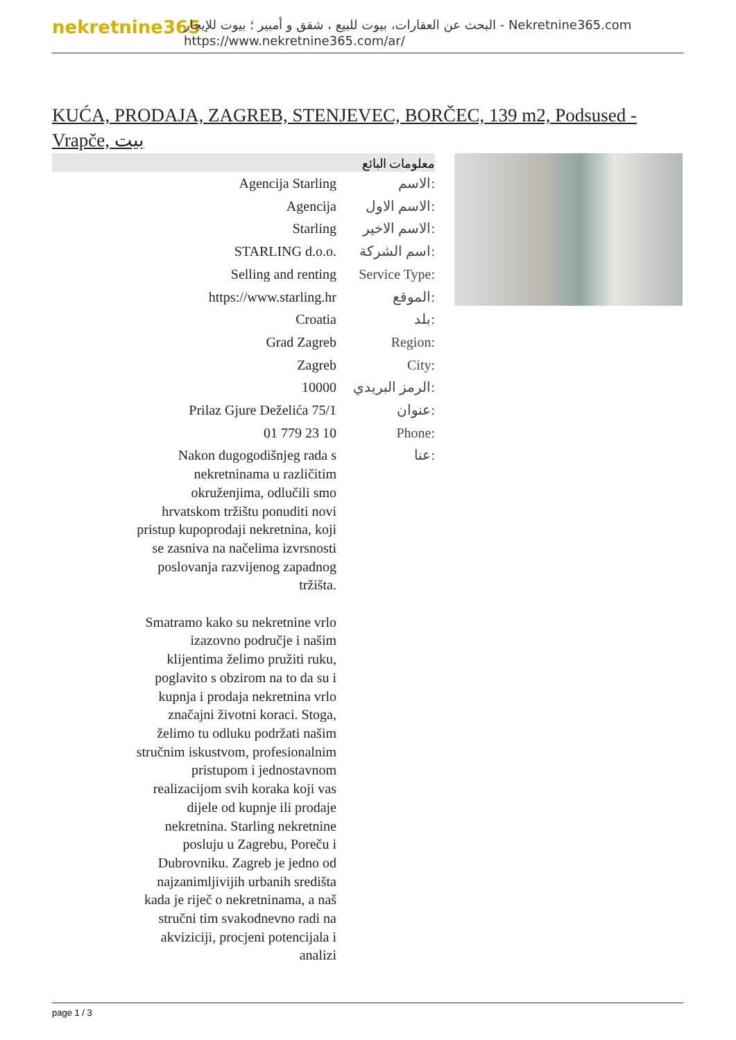nekretnine365
البحث عن العقارات، بيوت للبيع ، شقق و أمبير ؛ بيوت للإيجار - Nekretnine365.com
https://www.nekretnine365.com/ar/
KUĆA, PRODAJA, ZAGREB, STENJEVEC, BORČEC, 139 m2, Podsused - Vrapče, بيت
معلومات البائع
| Agencija Starling | الاسم: |
| Agencija | الاسم الاول: |
| Starling | الاسم الاخير: |
| STARLING d.o.o. | اسم الشركة: |
| Selling and renting | Service Type: |
| https://www.starling.hr | الموقع: |
| Croatia | بلد: |
| Grad Zagreb | Region: |
| Zagreb | City: |
| 10000 | الرمز البريدي: |
| Prilaz Gjure Deželića 75/1 | عنوان: |
| 01 779 23 10 | Phone: |
| Nakon dugogodišnjeg rada s nekretninama u različitim okruženjima, odlučili smo hrvatskom tržištu ponuditi novi pristup kupoprodaji nekretnina, koji se zasniva na načelima izvrsnosti poslovanja razvijenog zapadnog tržišta. Smatramo kako su nekretnine vrlo izazovno područje i našim klijentima želimo pružiti ruku, poglavito s obzirom na to da su i kupnja i prodaja nekretnina vrlo značajni životni koraci. Stoga, želimo tu odluku podržati našim stručnim iskustvom, profesionalnim pristupom i jednostavnom realizacijom svih koraka koji vas dijele od kupnje ili prodaje nekretnina. Starling nekretnine posluju u Zagrebu, Poreču i Dubrovniku. Zagreb je jedno od najzanimljivijih urbanih središta kada je riječ o nekretninama, a naš stručni tim svakodnevno radi na akviziciji, procjeni potencijala i analizi | عنا: |
page 1 / 3